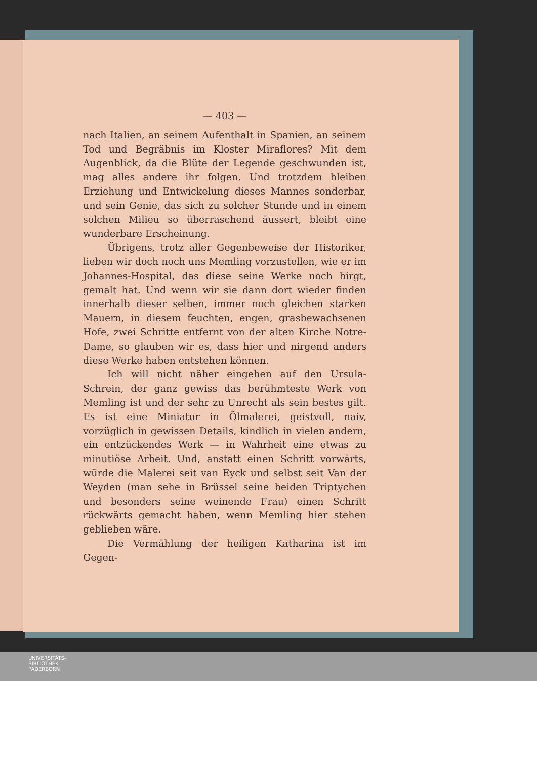— 403 —
nach Italien, an seinem Aufenthalt in Spanien, an seinem Tod und Begräbnis im Kloster Miraflores? Mit dem Augenblick, da die Blüte der Legende geschwunden ist, mag alles andere ihr folgen. Und trotzdem bleiben Erziehung und Entwickelung dieses Mannes sonderbar, und sein Genie, das sich zu solcher Stunde und in einem solchen Milieu so überraschend äussert, bleibt eine wunderbare Erscheinung.
Übrigens, trotz aller Gegenbeweise der Historiker, lieben wir doch noch uns Memling vorzustellen, wie er im Johannes-Hospital, das diese seine Werke noch birgt, gemalt hat. Und wenn wir sie dann dort wieder finden innerhalb dieser selben, immer noch gleichen starken Mauern, in diesem feuchten, engen, grasbewachsenen Hofe, zwei Schritte entfernt von der alten Kirche Notre-Dame, so glauben wir es, dass hier und nirgend anders diese Werke haben entstehen können.
Ich will nicht näher eingehen auf den Ursula-Schrein, der ganz gewiss das berühmteste Werk von Memling ist und der sehr zu Unrecht als sein bestes gilt. Es ist eine Miniatur in Ölmalerei, geistvoll, naiv, vorzüglich in gewissen Details, kindlich in vielen andern, ein entzückendes Werk — in Wahrheit eine etwas zu minutiöse Arbeit. Und, anstatt einen Schritt vorwärts, würde die Malerei seit van Eyck und selbst seit Van der Weyden (man sehe in Brüssel seine beiden Triptychen und besonders seine weinende Frau) einen Schritt rückwärts gemacht haben, wenn Memling hier stehen geblieben wäre.
Die Vermählung der heiligen Katharina ist im Gegen-
UNIVERSITÄTS-
BIBLIOTHEK
PADERBORN